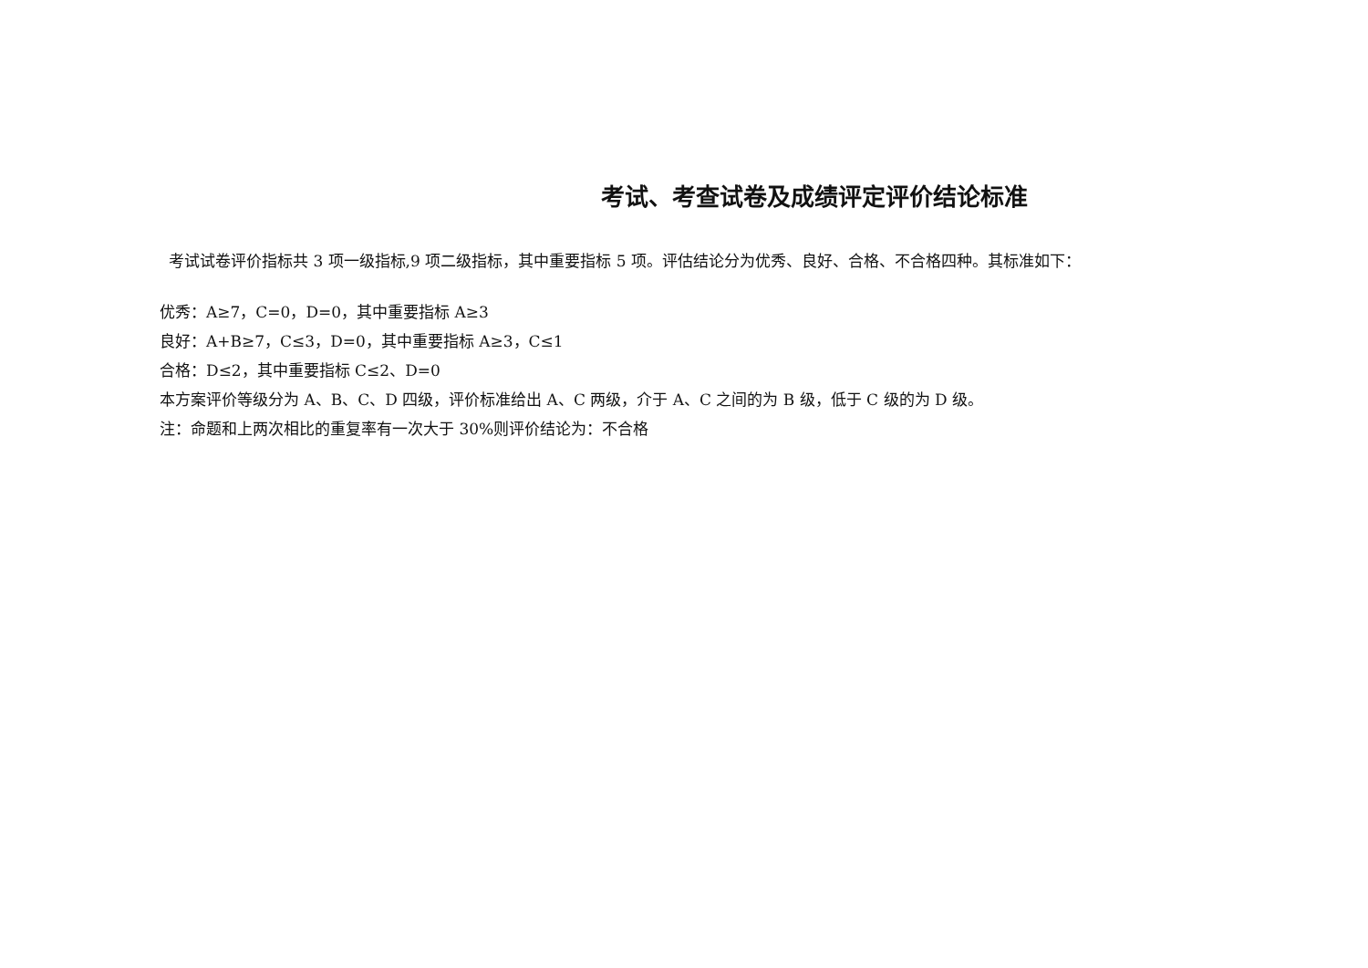考试、考查试卷及成绩评定评价结论标准
考试试卷评价指标共 3 项一级指标,9 项二级指标，其中重要指标 5 项。评估结论分为优秀、良好、合格、不合格四种。其标准如下：
优秀：A≥7，C=0，D=0，其中重要指标 A≥3
良好：A+B≥7，C≤3，D=0，其中重要指标 A≥3，C≤1
合格：D≤2，其中重要指标 C≤2、D=0
本方案评价等级分为 A、B、C、D 四级，评价标准给出 A、C 两级，介于 A、C 之间的为 B 级，低于 C 级的为 D 级。
注：命题和上两次相比的重复率有一次大于 30%则评价结论为：不合格